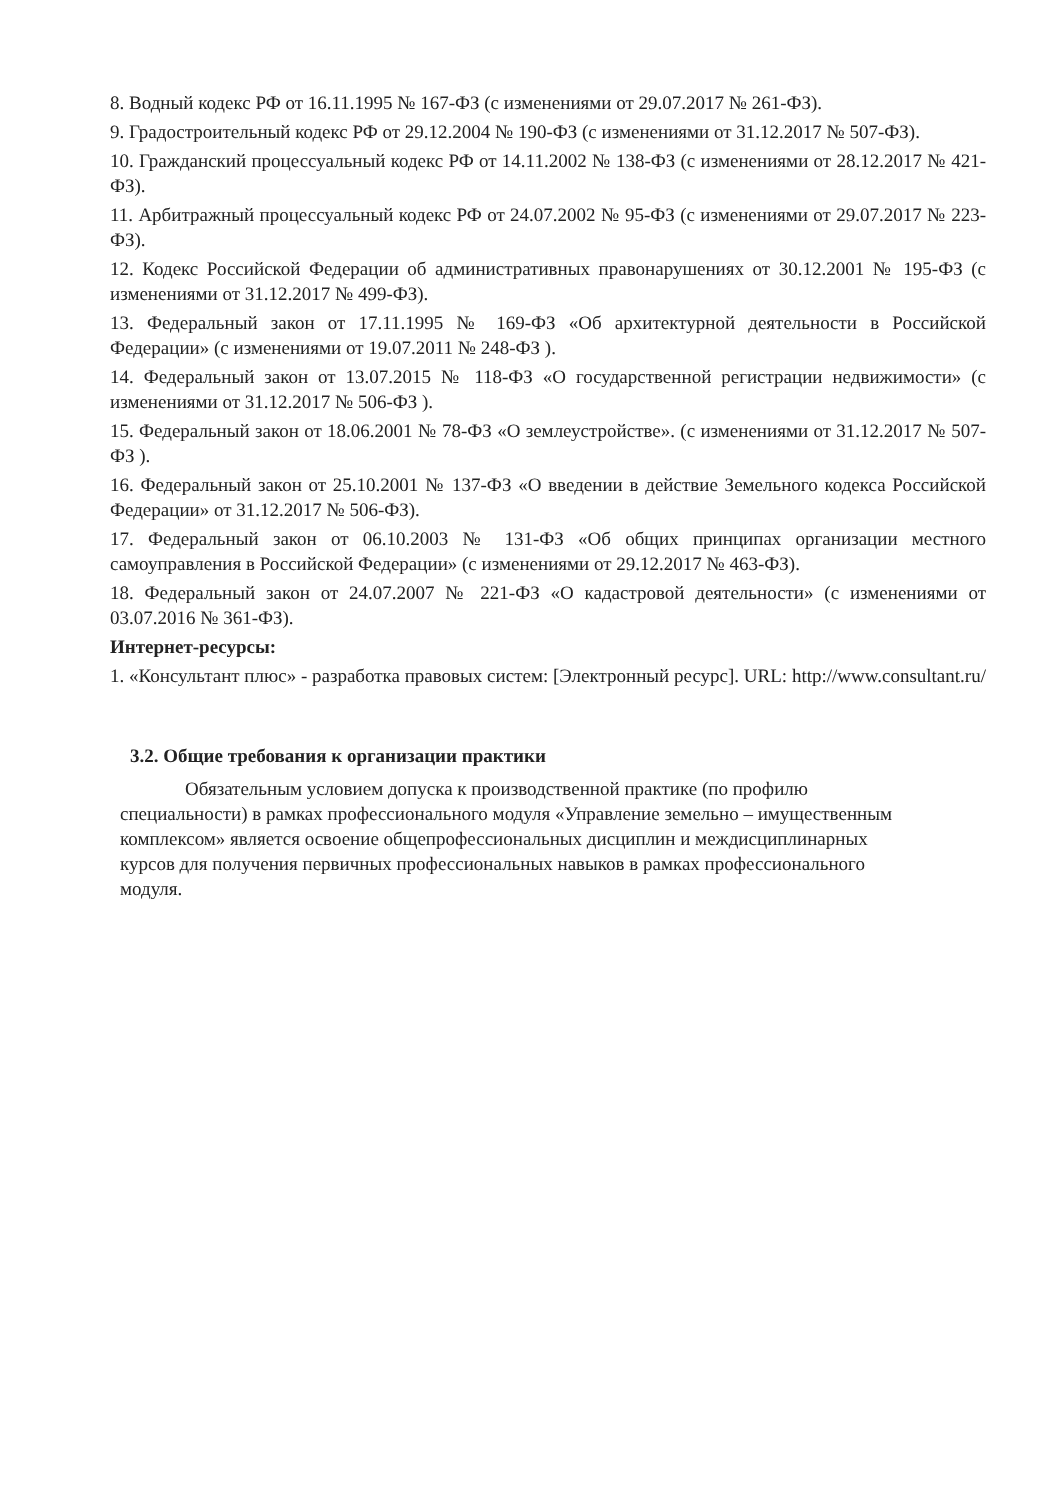8. Водный кодекс РФ от 16.11.1995 № 167-ФЗ (с изменениями от 29.07.2017 № 261-ФЗ).
9. Градостроительный кодекс РФ от 29.12.2004 № 190-ФЗ (с изменениями от 31.12.2017 № 507-ФЗ).
10. Гражданский процессуальный кодекс РФ от 14.11.2002 № 138-ФЗ (с изменениями от 28.12.2017 № 421-ФЗ).
11. Арбитражный процессуальный кодекс РФ от 24.07.2002 № 95-ФЗ (с изменениями от 29.07.2017 № 223-ФЗ).
12. Кодекс Российской Федерации об административных правонарушениях от 30.12.2001 № 195-ФЗ (с изменениями от 31.12.2017 № 499-ФЗ).
13. Федеральный закон от 17.11.1995 № 169-ФЗ «Об архитектурной деятельности в Российской Федерации» (с изменениями от 19.07.2011 № 248-ФЗ ).
14. Федеральный закон от 13.07.2015 № 118-ФЗ «О государственной регистрации недвижимости» (с изменениями от 31.12.2017 № 506-ФЗ ).
15. Федеральный закон от 18.06.2001 № 78-ФЗ «О землеустройстве». (с изменениями от 31.12.2017 № 507-ФЗ ).
16. Федеральный закон от 25.10.2001 № 137-ФЗ «О введении в действие Земельного кодекса Российской Федерации» от 31.12.2017 № 506-ФЗ).
17. Федеральный закон от 06.10.2003 № 131-ФЗ «Об общих принципах организации местного самоуправления в Российской Федерации» (с изменениями от 29.12.2017 № 463-ФЗ).
18. Федеральный закон от 24.07.2007 № 221-ФЗ «О кадастровой деятельности» (с изменениями от 03.07.2016 № 361-ФЗ).
Интернет-ресурсы:
1. «Консультант плюс» - разработка правовых систем: [Электронный ресурс]. URL: http://www.consultant.ru/
3.2. Общие требования к организации практики
Обязательным условием допуска к производственной практике (по профилю специальности) в рамках профессионального модуля «Управление земельно – имущественным комплексом» является освоение общепрофессиональных дисциплин и междисциплинарных курсов для получения первичных профессиональных навыков в рамках профессионального модуля.